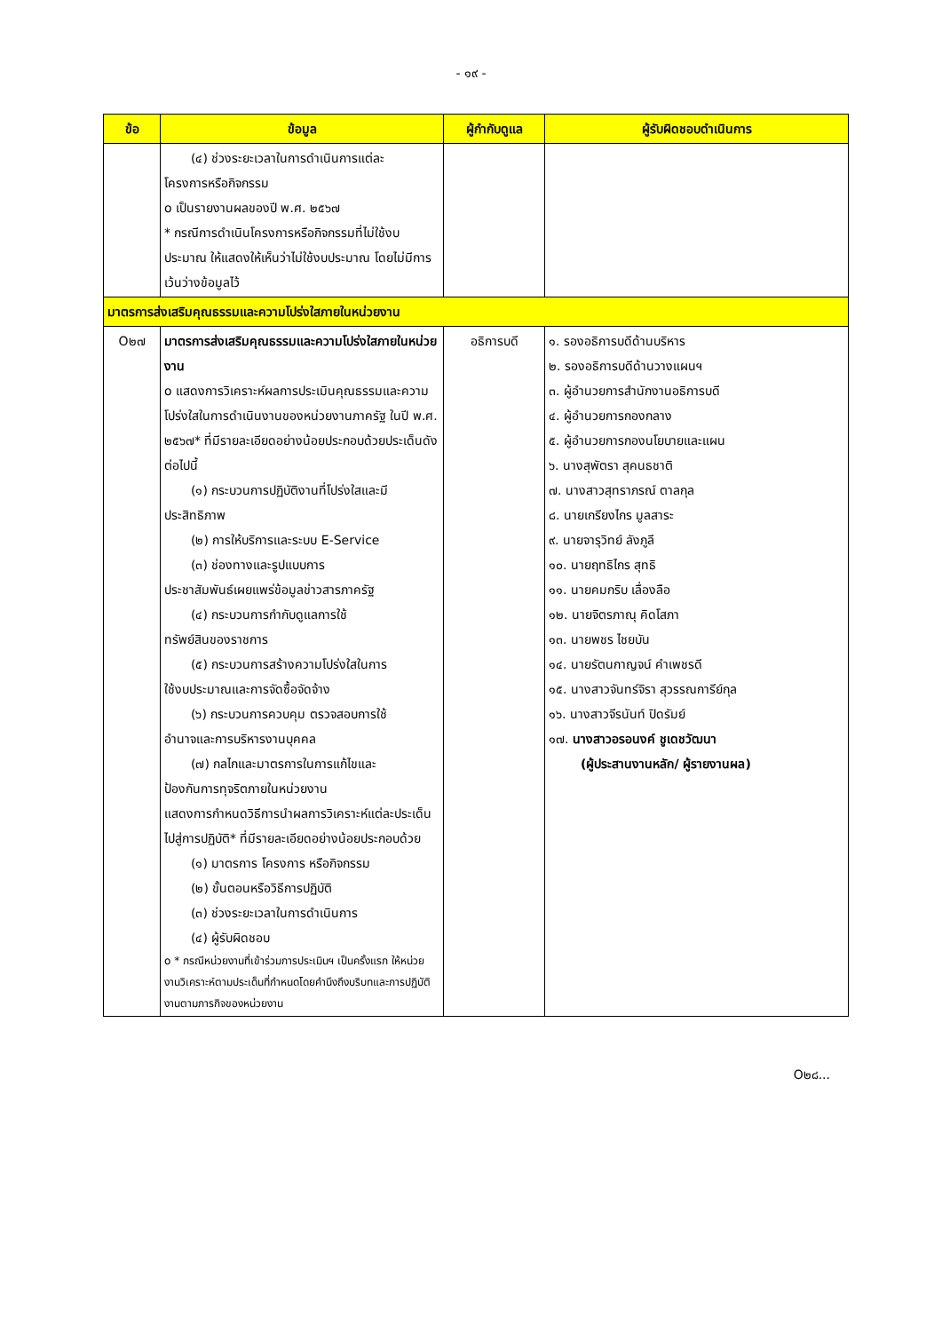- ๑๙ -
| ข้อ | ข้อมูล | ผู้กำกับดูแล | ผู้รับผิดชอบดำเนินการ |
| --- | --- | --- | --- |
| | (๔) ช่วงระยะเวลาในการดำเนินการแต่ละ โครงการหรือกิจกรรม o เป็นรายงานผลของปี พ.ศ. ๒๕๖๗ * กรณีการดำเนินโครงการหรือกิจกรรมที่ไม่ใช้งบประมาณ ให้แสดงให้เห็นว่าไม่ใช้งบประมาณ โดยไม่มีการเว้นว่างข้อมูลไว้ | | |
| มาตรการส่งเสริมคุณธรรมและความโปร่งใสภายในหน่วยงาน | | | |
| O๒๗ | มาตรการส่งเสริมคุณธรรมและความโปร่งใสภายในหน่วยงาน o แสดงการวิเคราะห์ผลการประเมินคุณธรรมและความโปร่งใสในการดำเนินงานของหน่วยงานภาครัฐ ในปี พ.ศ. ๒๕๖๗* ที่มีรายละเอียดอย่างน้อยประกอบด้วยประเด็นดังต่อไปนี้ (๑) กระบวนการปฏิบัติงานที่โปร่งใสและมี ประสิทธิภาพ (๒) การให้บริการและระบบ E-Service (๓) ช่องทางและรูปแบบการ ประชาสัมพันธ์เผยแพร่ข้อมูลข่าวสารภาครัฐ (๔) กระบวนการกำกับดูแลการใช้ ทรัพย์สินของราชการ (๕) กระบวนการสร้างความโปร่งใสในการ ใช้งบประมาณและการจัดซื้อจัดจ้าง (๖) กระบวนการควบคุม ตรวจสอบการใช้ อำนาจและการบริหารงานบุคคล (๗) กลไกและมาตรการในการแก้ไขและ ป้องกันการทุจริตภายในหน่วยงาน แสดงการกำหนดวิธีการนำผลการวิเคราะห์แต่ละประเด็นไปสู่การปฏิบัติ* ที่มีรายละเอียดอย่างน้อยประกอบด้วย (๑) มาตรการ โครงการ หรือกิจกรรม (๒) ขั้นตอนหรือวิธีการปฏิบัติ (๓) ช่วงระยะเวลาในการดำเนินการ (๔) ผู้รับผิดชอบ o * กรณีหน่วยงานที่เข้าร่วมการประเมินฯ เป็นครั้งแรก ให้หน่วยงานวิเคราะห์ตามประเด็นที่กำหนดโดยคำนึงถึงบริบทและการปฏิบัติงานตามภารกิจของหน่วยงาน | อธิการบดี | ๑. รองอธิการบดีด้านบริหาร ๒. รองอธิการบดีด้านวางแผนฯ ๓. ผู้อำนวยการสำนักงานอธิการบดี ๔. ผู้อำนวยการกองกลาง ๕. ผู้อำนวยการกองนโยบายและแผน ๖. นางสุพัตรา สุคนธชาติ ๗. นางสาวสุทราภรณ์ ตาลกุล ๘. นายเกรียงไกร มูลสาระ ๙. นายจารุวิทย์ ลังภูลี ๑๐. นายฤทธิไกร สุทธิ ๑๑. นายคมกริบ เลื่องลือ ๑๒. นายจิตรภาณุ คิดโสภา ๑๓. นายพชร ไชยบัน ๑๔. นายรัตนกาญจน์ คำเพชรดี ๑๕. นางสาวจันทร์จิรา สุวรรณการีย์กุล ๑๖. นางสาวจีรนันท์ ปิดรัมย์ ๑๗. นางสาวอรอนงค์ ชูเดชวัฒนา (ผู้ประสานงานหลัก/ ผู้รายงานผล) |
O๒๘...